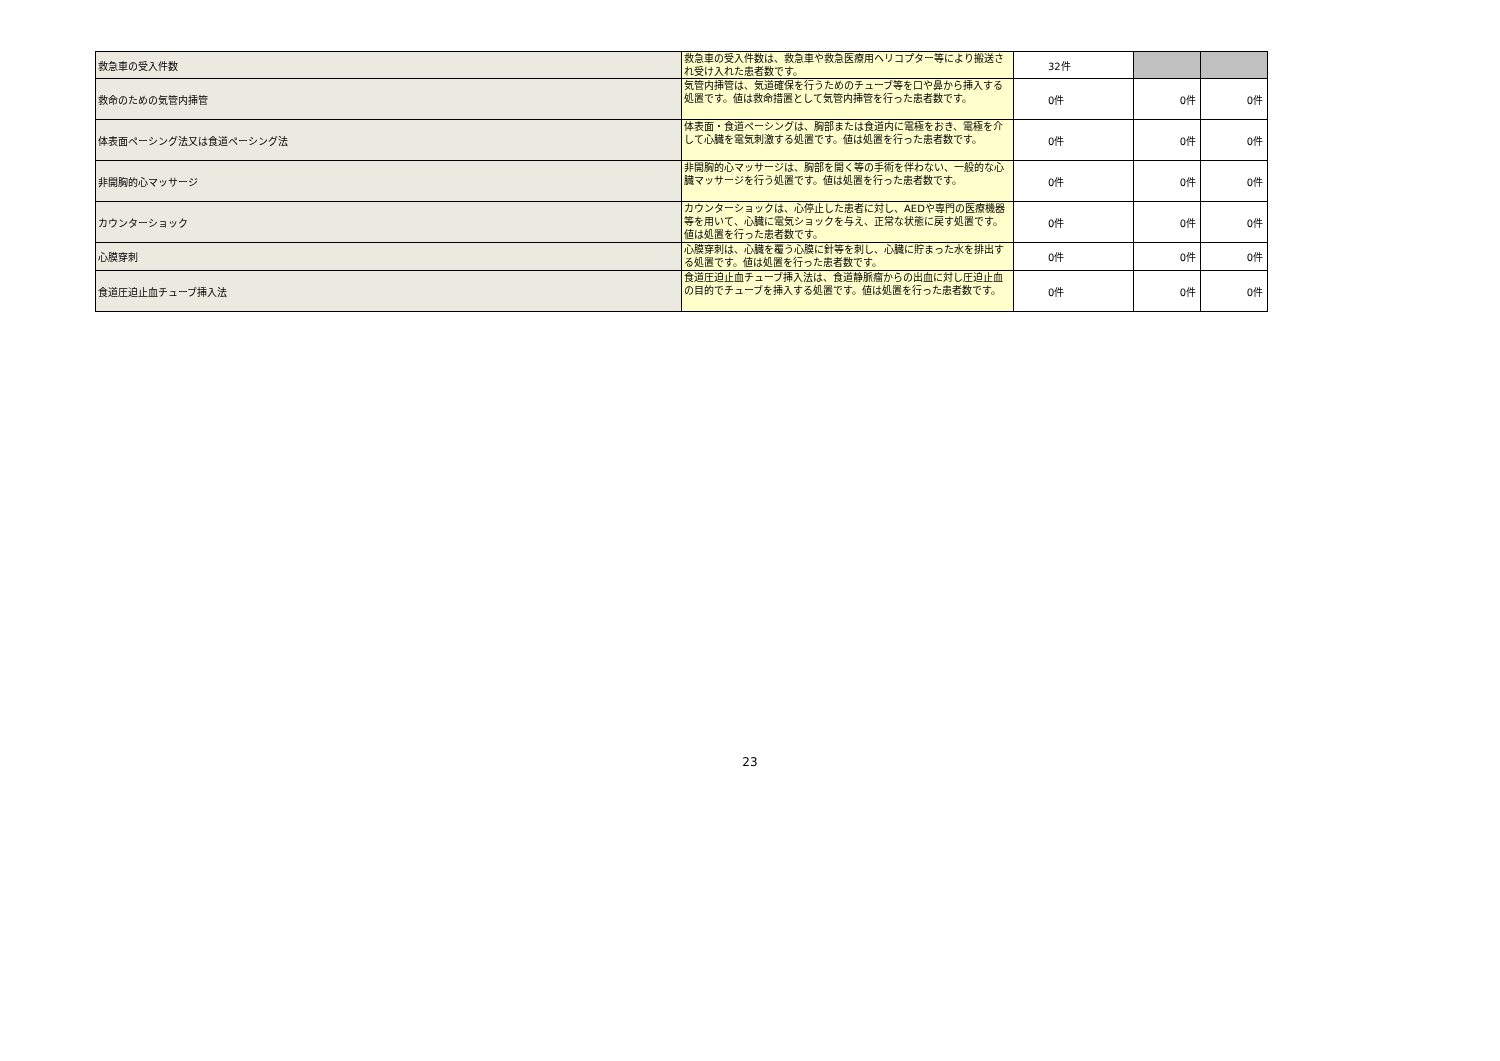| 救急車の受入件数 | 救急車の受入件数は、救急車や救急医療用ヘリコプター等により搬送され受け入れた患者数です。 | 32件 | | |
| 救命のための気管内挿管 | 気管内挿管は、気道確保を行うためのチューブ等を口や鼻から挿入する処置です。値は救命措置として気管内挿管を行った患者数です。 | 0件 | 0件 | 0件 |
| 体表面ペーシング法又は食道ペーシング法 | 体表面・食道ペーシングは、胸部または食道内に電極をおき、電極を介して心臓を電気刺激する処置です。値は処置を行った患者数です。 | 0件 | 0件 | 0件 |
| 非開胸的心マッサージ | 非開胸的心マッサージは、胸部を開く等の手術を伴わない、一般的な心臓マッサージを行う処置です。値は処置を行った患者数です。 | 0件 | 0件 | 0件 |
| カウンターショック | カウンターショックは、心停止した患者に対し、AEDや専門の医療機器等を用いて、心臓に電気ショックを与え、正常な状態に戻す処置です。値は処置を行った患者数です。 | 0件 | 0件 | 0件 |
| 心膜穿刺 | 心膜穿刺は、心臓を覆う心膜に針等を刺し、心臓に貯まった水を排出する処置です。値は処置を行った患者数です。 | 0件 | 0件 | 0件 |
| 食道圧迫止血チューブ挿入法 | 食道圧迫止血チューブ挿入法は、食道静脈瘤からの出血に対し圧迫止血の目的でチューブを挿入する処置です。値は処置を行った患者数です。 | 0件 | 0件 | 0件 |
23